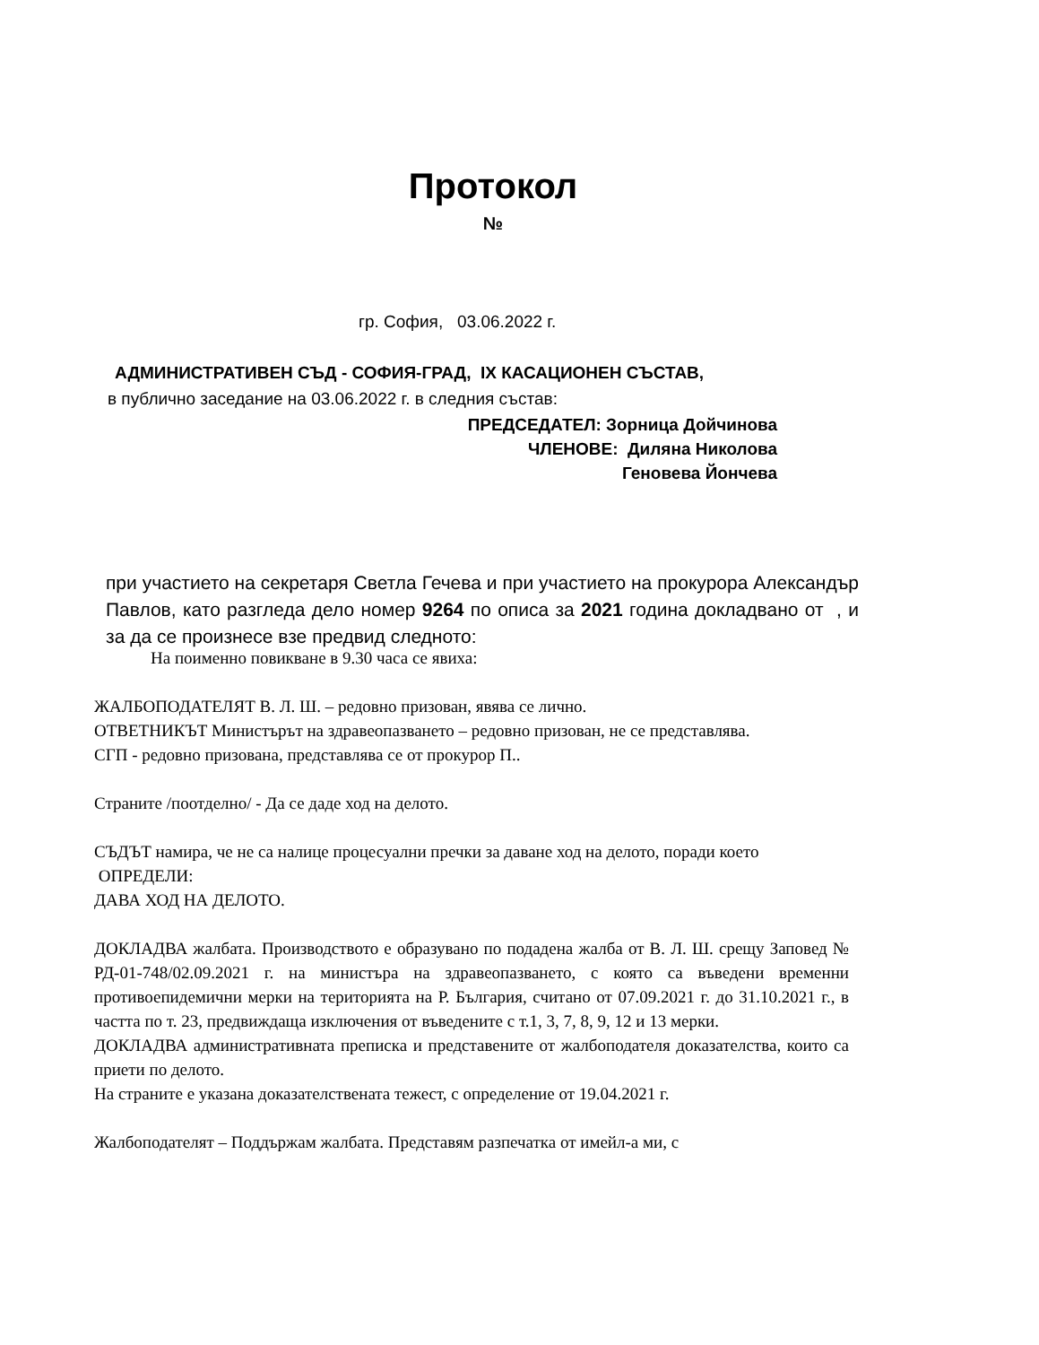Протокол
№
гр. София, 03.06.2022 г.
АДМИНИСТРАТИВЕН СЪД - СОФИЯ-ГРАД, IX КАСАЦИОНЕН СЪСТАВ,
в публично заседание на 03.06.2022 г. в следния състав:
ПРЕДСЕДАТЕЛ: Зорница Дойчинова
ЧЛЕНОВЕ: Диляна Николова
Геновева Йончева
при участието на секретаря Светла Гечева и при участието на прокурора Александър Павлов, като разгледа дело номер 9264 по описа за 2021 година докладвано от , и за да се произнесе взе предвид следното:
На поименно повикване в 9.30 часа се явиха:
ЖАЛБОПОДАТЕЛЯТ В. Л. Ш. – редовно призован, явява се лично.
ОТВЕТНИКЪТ Министърът на здравеопазването – редовно призован, не се представлява.
СГП - редовно призована, представлява се от прокурор П..
Страните /поотделно/ - Да се даде ход на делото.
СЪДЪТ намира, че не са налице процесуални пречки за даване ход на делото, поради което
ОПРЕДЕЛИ:
ДАВА ХОД НА ДЕЛОТО.
ДОКЛАДВА жалбата. Производството е образувано по подадена жалба от В. Л. Ш. срещу Заповед № РД-01-748/02.09.2021 г. на министъра на здравеопазването, с която са въведени временни противоепидемични мерки на територията на Р. България, считано от 07.09.2021 г. до 31.10.2021 г., в частта по т. 23, предвиждаща изключения от въведените с т.1, 3, 7, 8, 9, 12 и 13 мерки.
ДОКЛАДВА административната преписка и представените от жалбоподателя доказателства, които са приети по делото.
На страните е указана доказателствената тежест, с определение от 19.04.2021 г.
Жалбоподателят – Поддържам жалбата. Представям разпечатка от имейл-а ми, с